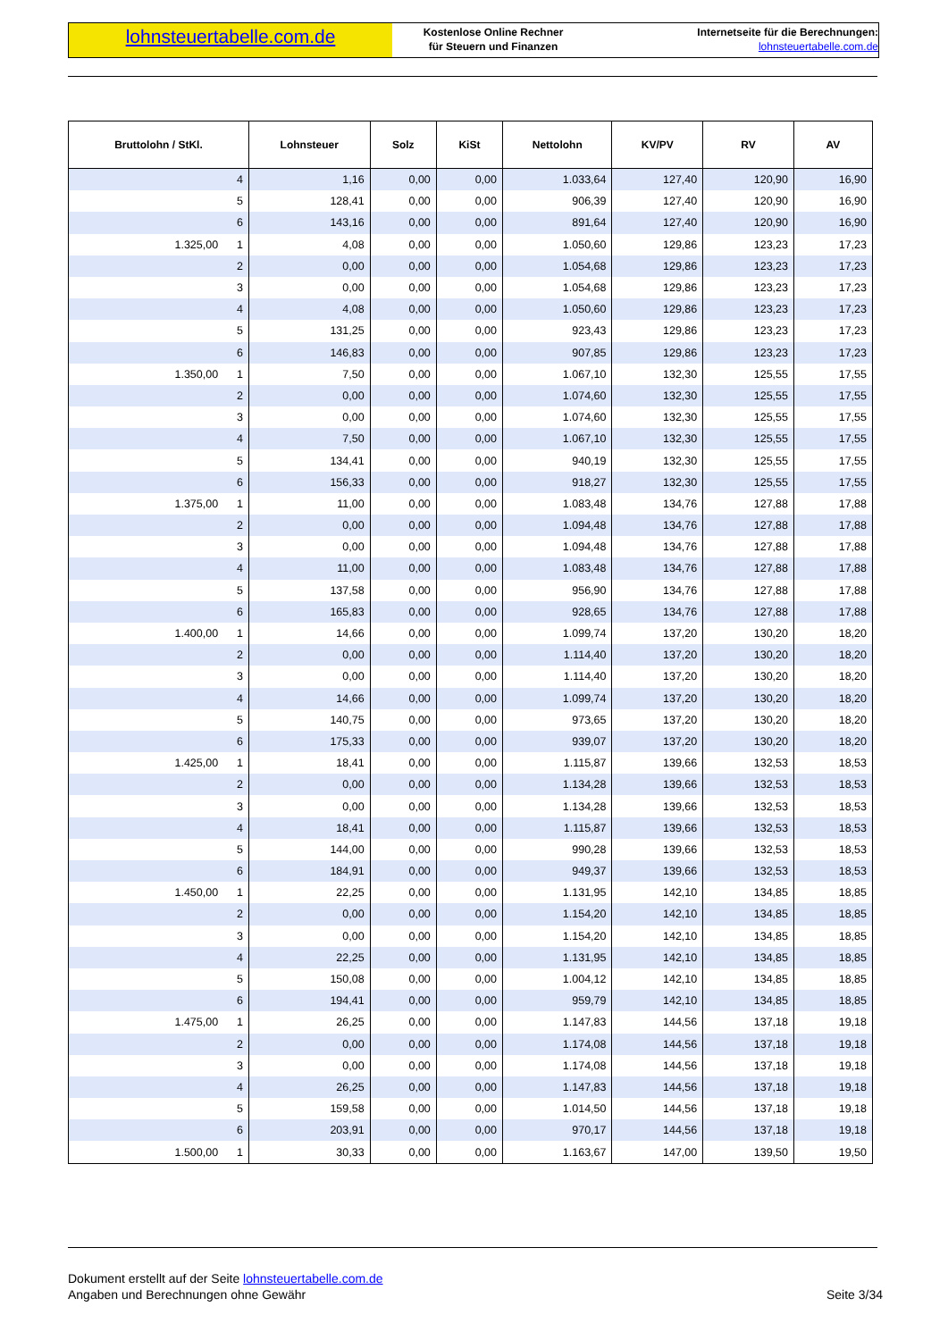lohnsteuertabelle.com.de
Kostenlose Online Rechner
für Steuern und Finanzen
Internetseite für die Berechnungen:
lohnsteuertabelle.com.de
| Bruttolohn / StKl. | Lohnsteuer | Solz | KiSt | Nettolohn | KV/PV | RV | AV |
| --- | --- | --- | --- | --- | --- | --- | --- |
| 4 | 1,16 | 0,00 | 0,00 | 1.033,64 | 127,40 | 120,90 | 16,90 |
| 5 | 128,41 | 0,00 | 0,00 | 906,39 | 127,40 | 120,90 | 16,90 |
| 6 | 143,16 | 0,00 | 0,00 | 891,64 | 127,40 | 120,90 | 16,90 |
| 1.325,00 1 | 4,08 | 0,00 | 0,00 | 1.050,60 | 129,86 | 123,23 | 17,23 |
| 2 | 0,00 | 0,00 | 0,00 | 1.054,68 | 129,86 | 123,23 | 17,23 |
| 3 | 0,00 | 0,00 | 0,00 | 1.054,68 | 129,86 | 123,23 | 17,23 |
| 4 | 4,08 | 0,00 | 0,00 | 1.050,60 | 129,86 | 123,23 | 17,23 |
| 5 | 131,25 | 0,00 | 0,00 | 923,43 | 129,86 | 123,23 | 17,23 |
| 6 | 146,83 | 0,00 | 0,00 | 907,85 | 129,86 | 123,23 | 17,23 |
| 1.350,00 1 | 7,50 | 0,00 | 0,00 | 1.067,10 | 132,30 | 125,55 | 17,55 |
| 2 | 0,00 | 0,00 | 0,00 | 1.074,60 | 132,30 | 125,55 | 17,55 |
| 3 | 0,00 | 0,00 | 0,00 | 1.074,60 | 132,30 | 125,55 | 17,55 |
| 4 | 7,50 | 0,00 | 0,00 | 1.067,10 | 132,30 | 125,55 | 17,55 |
| 5 | 134,41 | 0,00 | 0,00 | 940,19 | 132,30 | 125,55 | 17,55 |
| 6 | 156,33 | 0,00 | 0,00 | 918,27 | 132,30 | 125,55 | 17,55 |
| 1.375,00 1 | 11,00 | 0,00 | 0,00 | 1.083,48 | 134,76 | 127,88 | 17,88 |
| 2 | 0,00 | 0,00 | 0,00 | 1.094,48 | 134,76 | 127,88 | 17,88 |
| 3 | 0,00 | 0,00 | 0,00 | 1.094,48 | 134,76 | 127,88 | 17,88 |
| 4 | 11,00 | 0,00 | 0,00 | 1.083,48 | 134,76 | 127,88 | 17,88 |
| 5 | 137,58 | 0,00 | 0,00 | 956,90 | 134,76 | 127,88 | 17,88 |
| 6 | 165,83 | 0,00 | 0,00 | 928,65 | 134,76 | 127,88 | 17,88 |
| 1.400,00 1 | 14,66 | 0,00 | 0,00 | 1.099,74 | 137,20 | 130,20 | 18,20 |
| 2 | 0,00 | 0,00 | 0,00 | 1.114,40 | 137,20 | 130,20 | 18,20 |
| 3 | 0,00 | 0,00 | 0,00 | 1.114,40 | 137,20 | 130,20 | 18,20 |
| 4 | 14,66 | 0,00 | 0,00 | 1.099,74 | 137,20 | 130,20 | 18,20 |
| 5 | 140,75 | 0,00 | 0,00 | 973,65 | 137,20 | 130,20 | 18,20 |
| 6 | 175,33 | 0,00 | 0,00 | 939,07 | 137,20 | 130,20 | 18,20 |
| 1.425,00 1 | 18,41 | 0,00 | 0,00 | 1.115,87 | 139,66 | 132,53 | 18,53 |
| 2 | 0,00 | 0,00 | 0,00 | 1.134,28 | 139,66 | 132,53 | 18,53 |
| 3 | 0,00 | 0,00 | 0,00 | 1.134,28 | 139,66 | 132,53 | 18,53 |
| 4 | 18,41 | 0,00 | 0,00 | 1.115,87 | 139,66 | 132,53 | 18,53 |
| 5 | 144,00 | 0,00 | 0,00 | 990,28 | 139,66 | 132,53 | 18,53 |
| 6 | 184,91 | 0,00 | 0,00 | 949,37 | 139,66 | 132,53 | 18,53 |
| 1.450,00 1 | 22,25 | 0,00 | 0,00 | 1.131,95 | 142,10 | 134,85 | 18,85 |
| 2 | 0,00 | 0,00 | 0,00 | 1.154,20 | 142,10 | 134,85 | 18,85 |
| 3 | 0,00 | 0,00 | 0,00 | 1.154,20 | 142,10 | 134,85 | 18,85 |
| 4 | 22,25 | 0,00 | 0,00 | 1.131,95 | 142,10 | 134,85 | 18,85 |
| 5 | 150,08 | 0,00 | 0,00 | 1.004,12 | 142,10 | 134,85 | 18,85 |
| 6 | 194,41 | 0,00 | 0,00 | 959,79 | 142,10 | 134,85 | 18,85 |
| 1.475,00 1 | 26,25 | 0,00 | 0,00 | 1.147,83 | 144,56 | 137,18 | 19,18 |
| 2 | 0,00 | 0,00 | 0,00 | 1.174,08 | 144,56 | 137,18 | 19,18 |
| 3 | 0,00 | 0,00 | 0,00 | 1.174,08 | 144,56 | 137,18 | 19,18 |
| 4 | 26,25 | 0,00 | 0,00 | 1.147,83 | 144,56 | 137,18 | 19,18 |
| 5 | 159,58 | 0,00 | 0,00 | 1.014,50 | 144,56 | 137,18 | 19,18 |
| 6 | 203,91 | 0,00 | 0,00 | 970,17 | 144,56 | 137,18 | 19,18 |
| 1.500,00 1 | 30,33 | 0,00 | 0,00 | 1.163,67 | 147,00 | 139,50 | 19,50 |
Dokument erstellt auf der Seite lohnsteuertabelle.com.de
Angaben und Berechnungen ohne Gewähr Seite 3/34